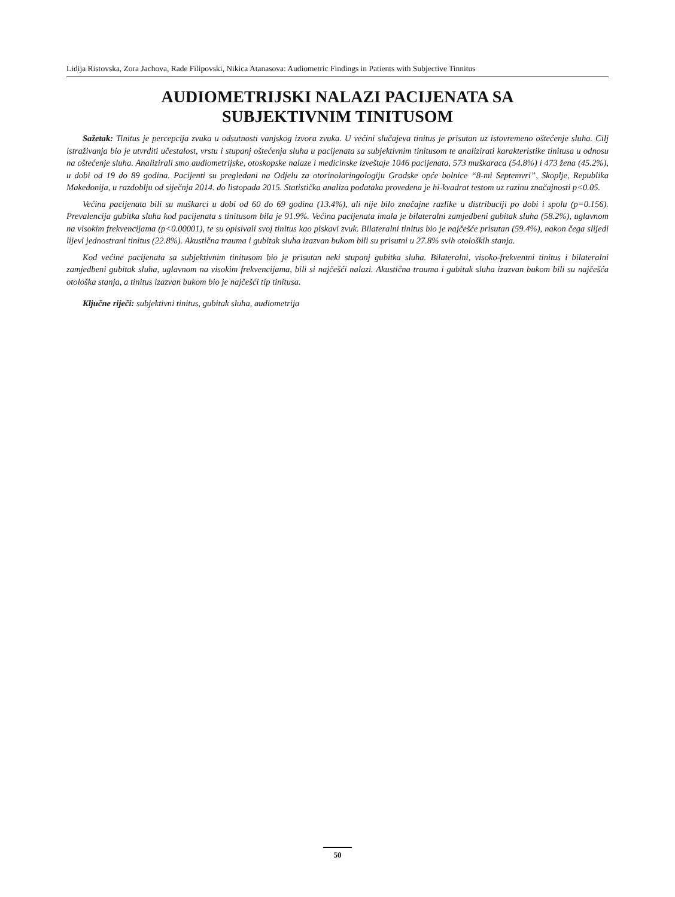Lidija Ristovska, Zora Jachova, Rade Filipovski, Nikica Atanasova: Audiometric Findings in Patients with Subjective Tinnitus
AUDIOMETRIJSKI NALAZI PACIJENATA SA
SUBJEKTIVNIM TINITUSOM
Sažetak: Tinitus je percepcija zvuka u odsutnosti vanjskog izvora zvuka. U većini slučajeva tinitus je prisutan uz istovremeno oštećenje sluha. Cilj istraživanja bio je utvrditi učestalost, vrstu i stupanj oštećenja sluha u pacijenata sa subjektivnim tinitusom te analizirati karakteristike tinitusa u odnosu na oštećenje sluha. Analizirali smo audiometrijske, otoskopske nalaze i medicinske izveštaje 1046 pacijenata, 573 muškaraca (54.8%) i 473 žena (45.2%), u dobi od 19 do 89 godina. Pacijenti su pregledani na Odjelu za otorinolaringologiju Gradske opće bolnice “8-mi Septemvri”, Skoplje, Republika Makedonija, u razdoblju od siječnja 2014. do listopada 2015. Statistička analiza podataka provedena je hi-kvadrat testom uz razinu značajnosti p<0.05.
Većina pacijenata bili su muškarci u dobi od 60 do 69 godina (13.4%), ali nije bilo značajne razlike u distribuciji po dobi i spolu (p=0.156). Prevalencija gubitka sluha kod pacijenata s tinitusom bila je 91.9%. Većina pacijenata imala je bilateralni zamjedbeni gubitak sluha (58.2%), uglavnom na visokim frekvencijama (p<0.00001), te su opisivali svoj tinitus kao piskavi zvuk. Bilateralni tinitus bio je najčešće prisutan (59.4%), nakon čega slijedi lijevi jednostrani tinitus (22.8%). Akustična trauma i gubitak sluha izazvan bukom bili su prisutni u 27.8% svih otoloških stanja.
Kod većine pacijenata sa subjektivnim tinitusom bio je prisutan neki stupanj gubitka sluha. Bilateralni, visoko-frekventni tinitus i bilateralni zamjedbeni gubitak sluha, uglavnom na visokim frekvencijama, bili si najčešći nalazi. Akustična trauma i gubitak sluha izazvan bukom bili su najčešća otološka stanja, a tinitus izazvan bukom bio je najčešći tip tinitusa.
Ključne riječi: subjektivni tinitus, gubitak sluha, audiometrija
50